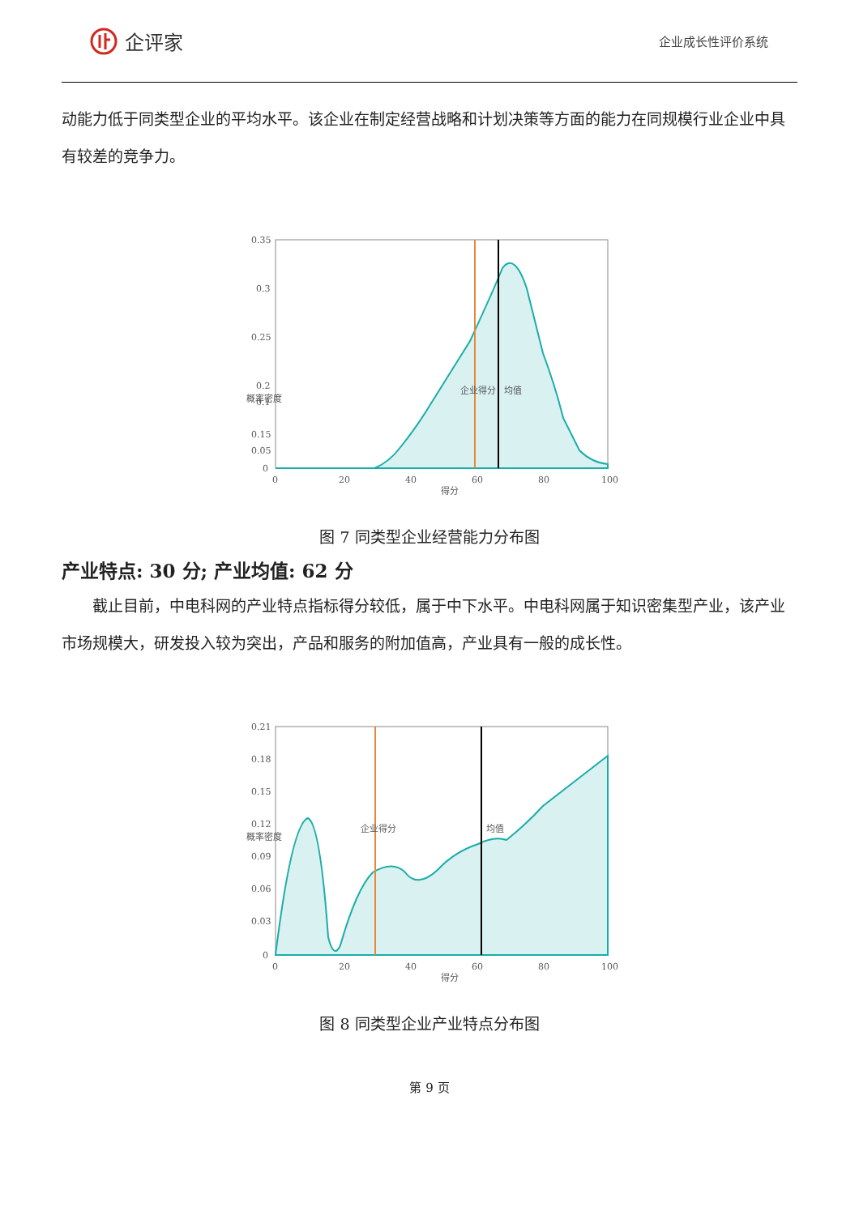企评家
企业成长性评价系统
动能力低于同类型企业的平均水平。该企业在制定经营战略和计划决策等方面的能力在同规模行业企业中具有较差的竞争力。
0.35
0.3
0.25
0.2
0.15
0.1
0.05
0
0
20
40
60
80
100
得分
概率密度
企业得分
均值
图 7 同类型企业经营能力分布图
产业特点: 30 分; 产业均值: 62 分
截止目前，中电科网的产业特点指标得分较低，属于中下水平。中电科网属于知识密集型产业，该产业市场规模大，研发投入较为突出，产品和服务的附加值高，产业具有一般的成长性。
0.21
0.18
0.15
0.12
0.09
0.06
0.03
0
0
20
40
60
80
100
得分
概率密度
企业得分
均值
图 8 同类型企业产业特点分布图
第 9 页